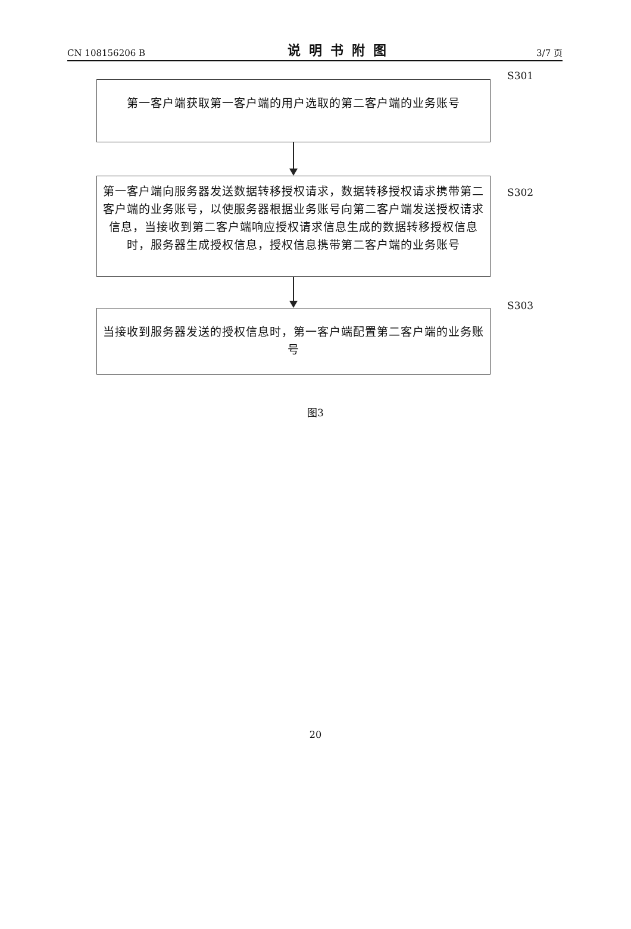CN 108156206 B 说明书附图 3/7 页
第一客户端获取第一客户端的用户选取的第二客户端的业务账号
S301
第一客户端向服务器发送数据转移授权请求，数据转移授权请求携带第二客户端的业务账号，以使服务器根据业务账号向第二客户端发送授权请求信息，当接收到第二客户端响应授权请求信息生成的数据转移授权信息时，服务器生成授权信息，授权信息携带第二客户端的业务账号
S302
当接收到服务器发送的授权信息时，第一客户端配置第二客户端的业务账号
S303
图3
20